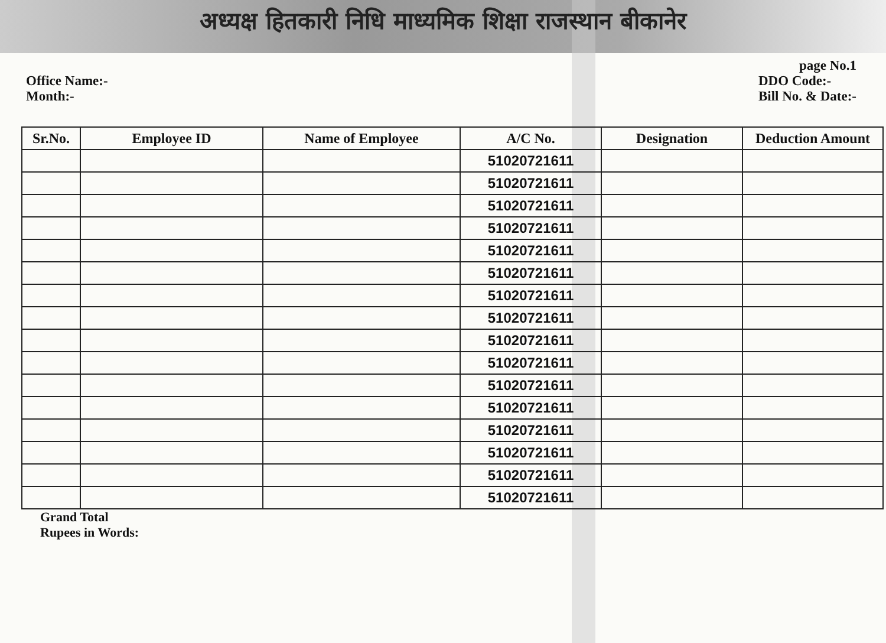अध्यक्ष हितकारी निधि माध्यमिक शिक्षा राजस्थान बीकानेर
page No.1
Office Name:-
Month:-
DDO Code:-
Bill No. & Date:-
| Sr.No. | Employee ID | Name of Employee | A/C No. | Designation | Deduction Amount |
| --- | --- | --- | --- | --- | --- |
| | | | 51020721611 | | |
| | | | 51020721611 | | |
| | | | 51020721611 | | |
| | | | 51020721611 | | |
| | | | 51020721611 | | |
| | | | 51020721611 | | |
| | | | 51020721611 | | |
| | | | 51020721611 | | |
| | | | 51020721611 | | |
| | | | 51020721611 | | |
| | | | 51020721611 | | |
| | | | 51020721611 | | |
| | | | 51020721611 | | |
| | | | 51020721611 | | |
| | | | 51020721611 | | |
| | | | 51020721611 | | |
Grand Total
Rupees in Words: